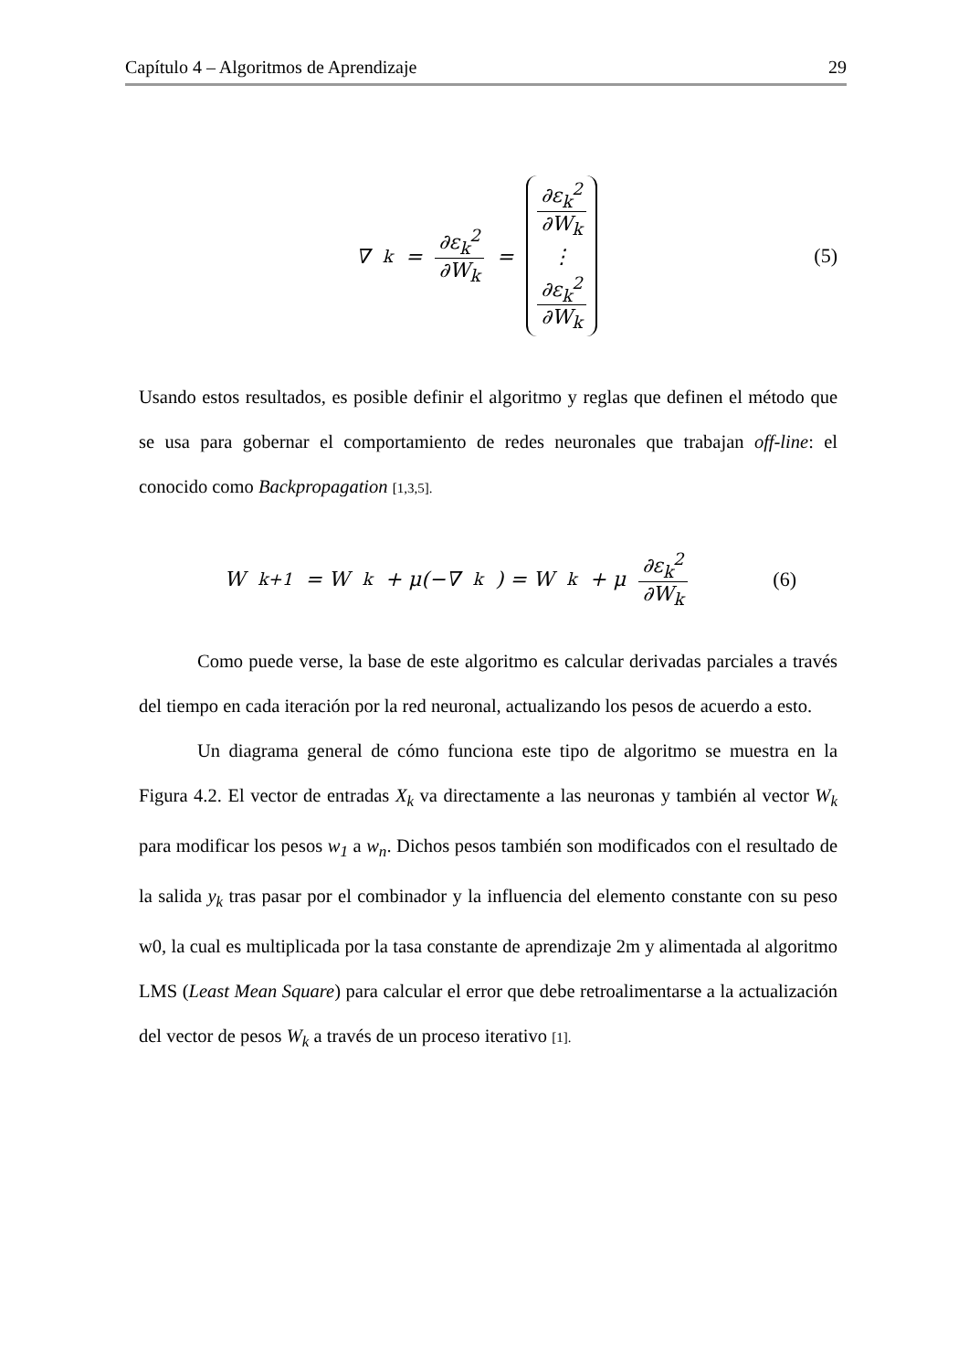Capítulo 4 – Algoritmos de Aprendizaje 29
∇<sub>k</sub> = ∂ε<sub>k</sub><sup>2</sup> ∂W<sub>k</sub> = ∂ε<sub>k</sub><sup>2</sup> ∂W<sub>k</sub>
⋮
∂ε<sub>k</sub><sup>2</sup> ∂W<sub>k</sub>
(5)
Usando estos resultados, es posible definir el algoritmo y reglas que definen el método que se usa para gobernar el comportamiento de redes neuronales que trabajan off-line: el conocido como Backpropagation [1,3,5].
W<sub>k+1</sub> = W<sub>k</sub> + μ(−∇<sub>k</sub>) = W<sub>k</sub> + μ ∂ε<sub>k</sub><sup>2</sup> ∂W<sub>k</sub>
(6)
Como puede verse, la base de este algoritmo es calcular derivadas parciales a través del tiempo en cada iteración por la red neuronal, actualizando los pesos de acuerdo a esto.
Un diagrama general de cómo funciona este tipo de algoritmo se muestra en la Figura 4.2. El vector de entradas X<sub>k</sub> va directamente a las neuronas y también al vector W<sub>k</sub> para modificar los pesos w<sub>1</sub> a w<sub>n</sub>. Dichos pesos también son modificados con el resultado de la salida y<sub>k</sub> tras pasar por el combinador y la influencia del elemento constante con su peso w0, la cual es multiplicada por la tasa constante de aprendizaje 2m y alimentada al algoritmo LMS (Least Mean Square) para calcular el error que debe retroalimentarse a la actualización del vector de pesos W<sub>k</sub> a través de un proceso iterativo [1].